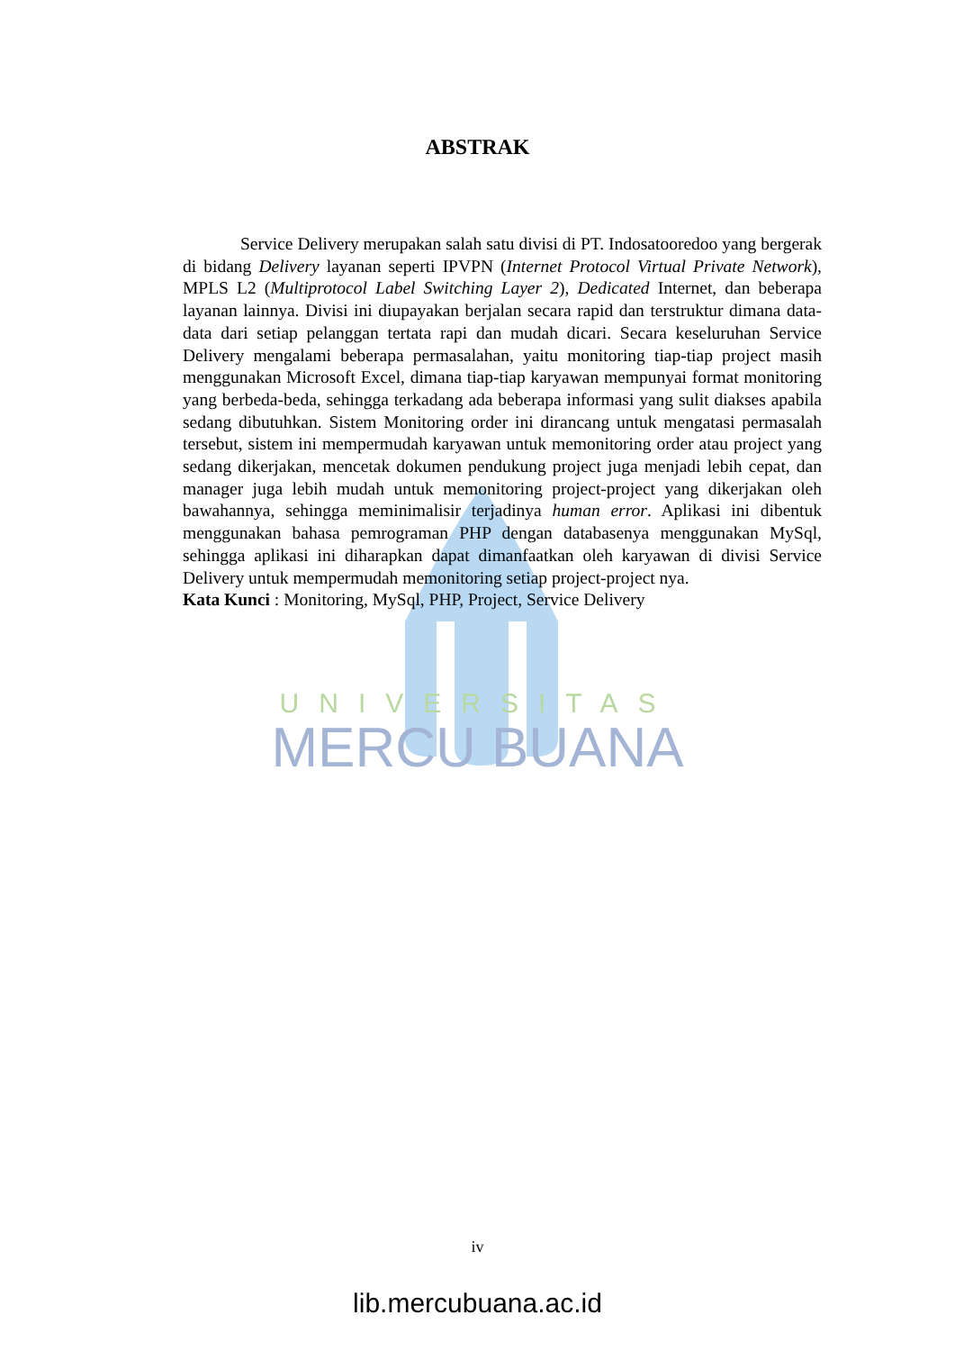ABSTRAK
Service Delivery merupakan salah satu divisi di PT. Indosatooredoo yang bergerak di bidang Delivery layanan seperti IPVPN (Internet Protocol Virtual Private Network), MPLS L2 (Multiprotocol Label Switching Layer 2), Dedicated Internet, dan beberapa layanan lainnya. Divisi ini diupayakan berjalan secara rapid dan terstruktur dimana data-data dari setiap pelanggan tertata rapi dan mudah dicari. Secara keseluruhan Service Delivery mengalami beberapa permasalahan, yaitu monitoring tiap-tiap project masih menggunakan Microsoft Excel, dimana tiap-tiap karyawan mempunyai format monitoring yang berbeda-beda, sehingga terkadang ada beberapa informasi yang sulit diakses apabila sedang dibutuhkan. Sistem Monitoring order ini dirancang untuk mengatasi permasalah tersebut, sistem ini mempermudah karyawan untuk memonitoring order atau project yang sedang dikerjakan, mencetak dokumen pendukung project juga menjadi lebih cepat, dan manager juga lebih mudah untuk memonitoring project-project yang dikerjakan oleh bawahannya, sehingga meminimalisir terjadinya human error. Aplikasi ini dibentuk menggunakan bahasa pemrograman PHP dengan databasenya menggunakan MySql, sehingga aplikasi ini diharapkan dapat dimanfaatkan oleh karyawan di divisi Service Delivery untuk mempermudah memonitoring setiap project-project nya.
Kata Kunci : Monitoring, MySql, PHP, Project, Service Delivery
UNIVERSITAS
MERCU BUANA
iv
lib.mercubuana.ac.id